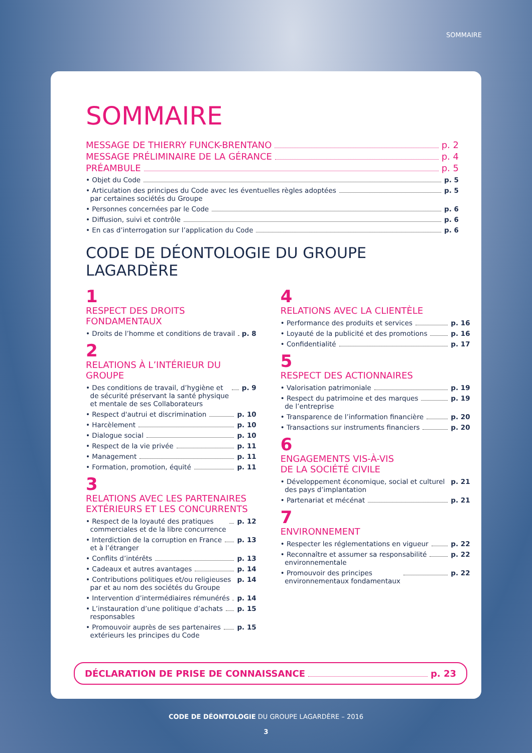SOMMAIRE
SOMMAIRE
MESSAGE DE THIERRY FUNCK-BRENTANO p. 2
MESSAGE PRÉLIMINAIRE DE LA GÉRANCE p. 4
PRÉAMBULE p. 5
• Objet du Code p. 5
• Articulation des principes du Code avec les éventuelles règles adoptées
par certaines sociétés du Groupe p. 5
• Personnes concernées par le Code p. 6
• Diffusion, suivi et contrôle p. 6
• En cas d’interrogation sur l’application du Code p. 6
CODE DE DÉONTOLOGIE DU GROUPE LAGARDÈRE
1
RESPECT DES DROITS FONDAMENTAUX
• Droits de l’homme et conditions de travail p. 8
2
RELATIONS À L’INTÉRIEUR DU GROUPE
• Des conditions de travail, d’hygiène et
de sécurité préservant la santé physique
et mentale de ses Collaborateurs p. 9
• Respect d'autrui et discrimination p. 10
• Harcèlement p. 10
• Dialogue social p. 10
• Respect de la vie privée p. 11
• Management p. 11
• Formation, promotion, équité p. 11
3
RELATIONS AVEC LES PARTENAIRES
EXTÉRIEURS ET LES CONCURRENTS
• Respect de la loyauté des pratiques
commerciales et de la libre concurrence p. 12
• Interdiction de la corruption en France
et à l’étranger p. 13
• Conflits d’intérêts p. 13
• Cadeaux et autres avantages p. 14
• Contributions politiques et/ou religieuses
par et au nom des sociétés du Groupe p. 14
• Intervention d’intermédiaires rémunérés p. 14
• L’instauration d’une politique d’achats
responsables p. 15
• Promouvoir auprès de ses partenaires
extérieurs les principes du Code p. 15
4
RELATIONS AVEC LA CLIENTÈLE
• Performance des produits et services p. 16
• Loyauté de la publicité et des promotions p. 16
• Confidentialité p. 17
5
RESPECT DES ACTIONNAIRES
• Valorisation patrimoniale p. 19
• Respect du patrimoine et des marques
de l’entreprise p. 19
• Transparence de l’information financière p. 20
• Transactions sur instruments financiers p. 20
6
ENGAGEMENTS VIS-À-VIS
DE LA SOCIÉTÉ CIVILE
• Développement économique, social et culturel
des pays d’implantation p. 21
• Partenariat et mécénat p. 21
7
ENVIRONNEMENT
• Respecter les réglementations en vigueur p. 22
• Reconnaître et assumer sa responsabilité
environnementale p. 22
• Promouvoir des principes
environnementaux fondamentaux p. 22
DÉCLARATION DE PRISE DE CONNAISSANCE p. 23
CODE DE DÉONTOLOGIE DU GROUPE LAGARDÈRE – 2016
3